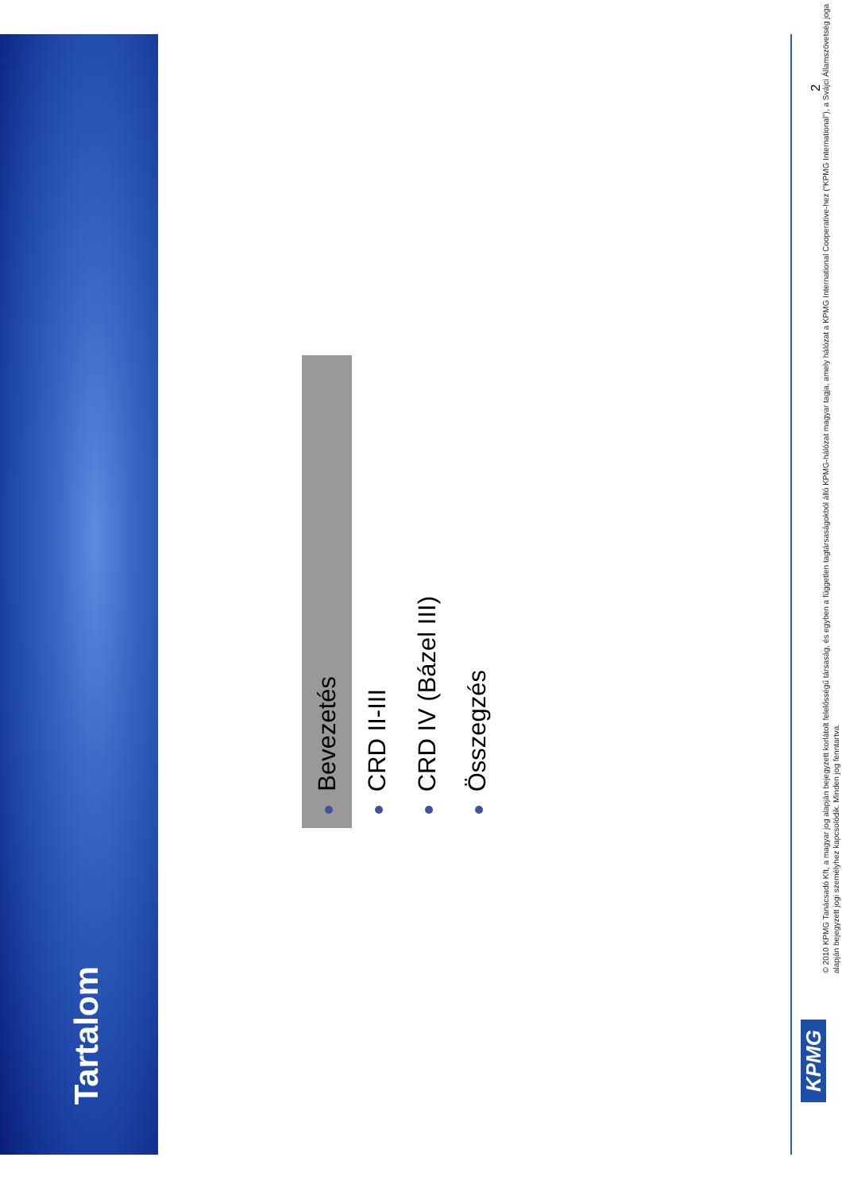Tartalom
Bevezetés
CRD II-III
CRD IV (Bázel III)
Összegzés
KPMG
© 2010 KPMG Tanácsadó Kft, a magyar jog alapján bejegyzett korlátolt felelősségű társaság, és egyben a független tagtársaságokból álló KPMG-hálózat magyar tagja, amely hálózat a KPMG International Cooperative-hez (“KPMG International”), a Svájci Államszövetség joga alapján bejegyzett jogi személyhez kapcsolódik. Minden jog fenntartva.
2